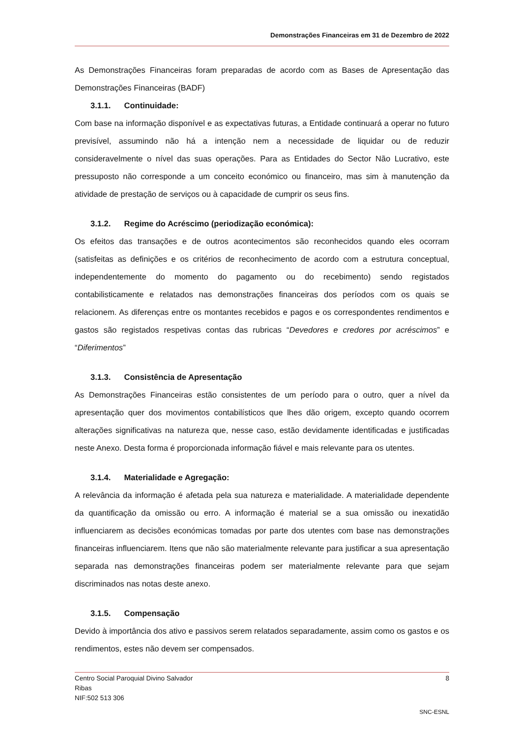Demonstrações Financeiras em 31 de Dezembro de 2022
As Demonstrações Financeiras foram preparadas de acordo com as Bases de Apresentação das Demonstrações Financeiras (BADF)
3.1.1. Continuidade:
Com base na informação disponível e as expectativas futuras, a Entidade continuará a operar no futuro previsível, assumindo não há a intenção nem a necessidade de liquidar ou de reduzir consideravelmente o nível das suas operações. Para as Entidades do Sector Não Lucrativo, este pressuposto não corresponde a um conceito económico ou financeiro, mas sim à manutenção da atividade de prestação de serviços ou à capacidade de cumprir os seus fins.
3.1.2. Regime do Acréscimo (periodização económica):
Os efeitos das transações e de outros acontecimentos são reconhecidos quando eles ocorram (satisfeitas as definições e os critérios de reconhecimento de acordo com a estrutura conceptual, independentemente do momento do pagamento ou do recebimento) sendo registados contabilisticamente e relatados nas demonstrações financeiras dos períodos com os quais se relacionem. As diferenças entre os montantes recebidos e pagos e os correspondentes rendimentos e gastos são registados respetivas contas das rubricas “Devedores e credores por acréscimos” e “Diferimentos”
3.1.3. Consistência de Apresentação
As Demonstrações Financeiras estão consistentes de um período para o outro, quer a nível da apresentação quer dos movimentos contabilísticos que lhes dão origem, excepto quando ocorrem alterações significativas na natureza que, nesse caso, estão devidamente identificadas e justificadas neste Anexo. Desta forma é proporcionada informação fiável e mais relevante para os utentes.
3.1.4. Materialidade e Agregação:
A relevância da informação é afetada pela sua natureza e materialidade. A materialidade dependente da quantificação da omissão ou erro. A informação é material se a sua omissão ou inexatidão influenciarem as decisões económicas tomadas por parte dos utentes com base nas demonstrações financeiras influenciarem. Itens que não são materialmente relevante para justificar a sua apresentação separada nas demonstrações financeiras podem ser materialmente relevante para que sejam discriminados nas notas deste anexo.
3.1.5. Compensação
Devido à importância dos ativo e passivos serem relatados separadamente, assim como os gastos e os rendimentos, estes não devem ser compensados.
Centro Social Paroquial Divino Salvador 8
Ribas
NIF:502 513 306
SNC-ESNL